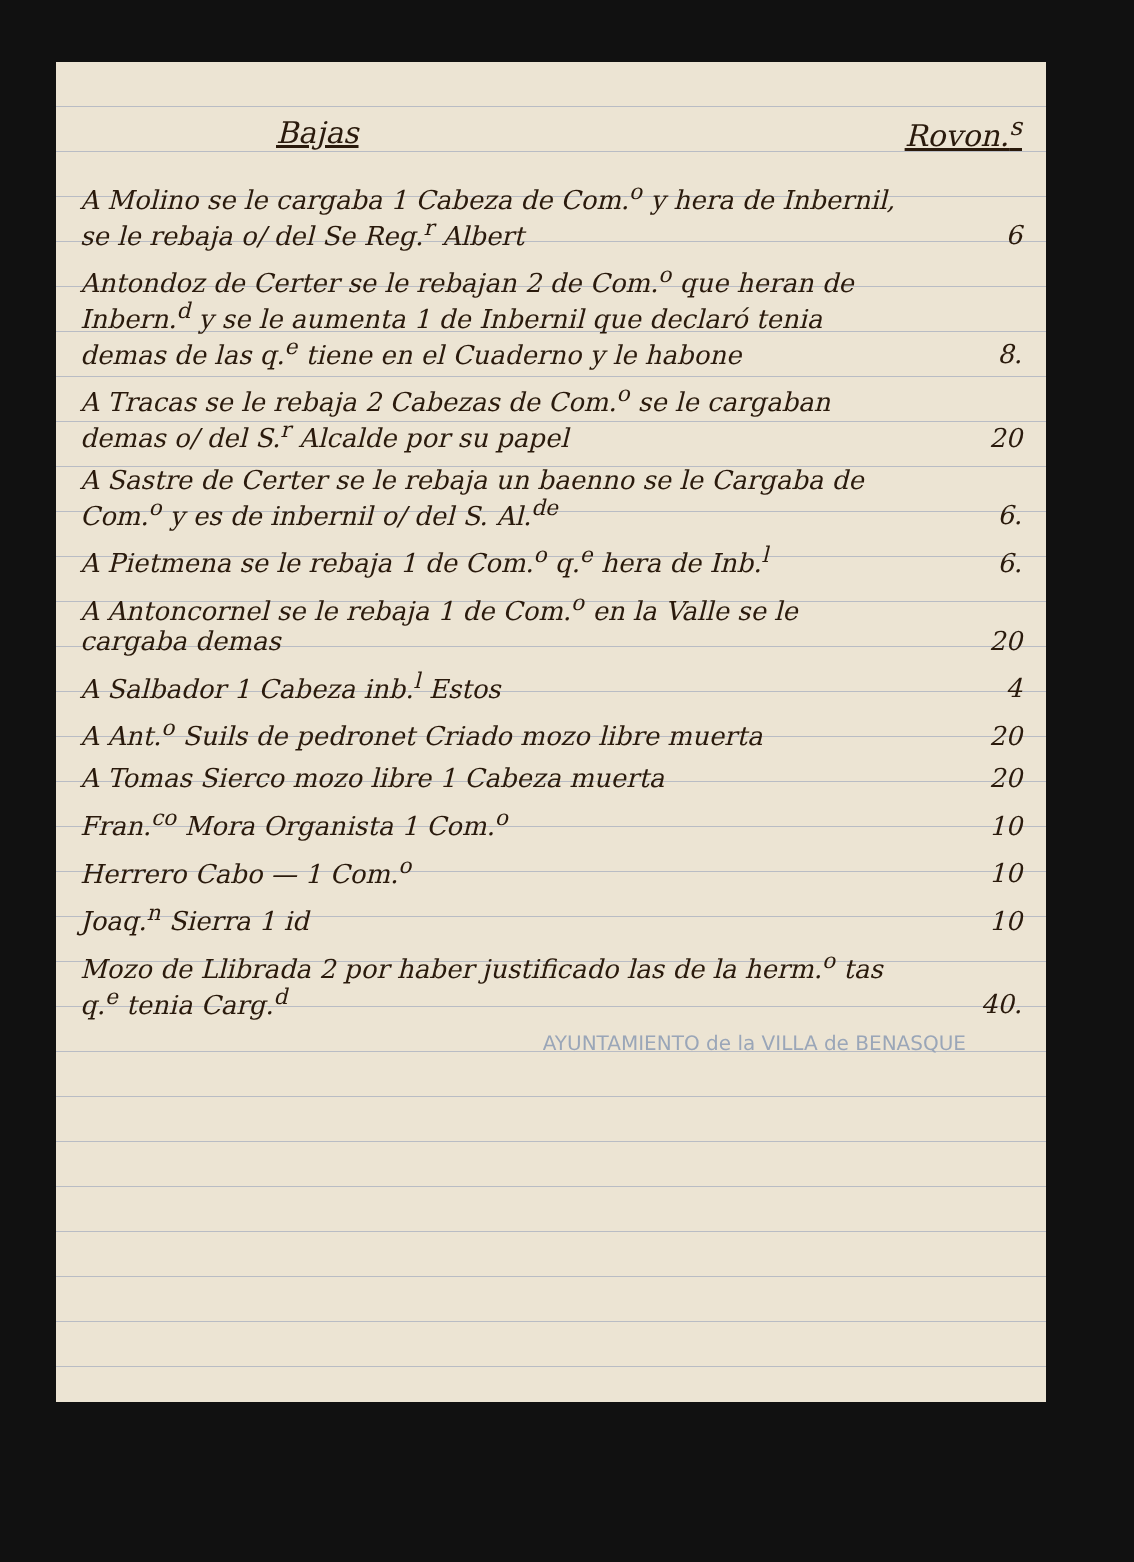| Bajas | Rovon.<sup>s</sup> |
| --- | --- |
| A Molino se le cargaba 1 Cabeza de Com.<sup>o</sup> y hera de Inbernil, se le rebaja o/ del Se Reg.<sup>r</sup> Albert | 6 |
| Antondoz de Certer se le rebajan 2 de Com.<sup>o</sup> que heran de Inbern.<sup>d</sup> y se le aumenta 1 de Inbernil que declaró tenia demas de las q.<sup>e</sup> tiene en el Cuaderno y le habone | 8. |
| A Tracas se le rebaja 2 Cabezas de Com.<sup>o</sup> se le cargaban demas o/ del S.<sup>r</sup> Alcalde por su papel | 20 |
| A Sastre de Certer se le rebaja un baenno se le Cargaba de Com.<sup>o</sup> y es de inbernil o/ del S. Al.<sup>de</sup> | 6. |
| A Pietmena se le rebaja 1 de Com.<sup>o</sup> q.<sup>e</sup> hera de Inb.<sup>l</sup> | 6. |
| A Antoncornel se le rebaja 1 de Com.<sup>o</sup> en la Valle se le cargaba demas | 20 |
| A Salbador 1 Cabeza inb.<sup>l</sup> Estos | 4 |
| A Ant.<sup>o</sup> Suils de pedronet Criado mozo libre muerta | 20 |
| A Tomas Sierco mozo libre 1 Cabeza muerta | 20 |
| Fran.<sup>co</sup> Mora Organista 1 Com.<sup>o</sup> | 10 |
| Herrero Cabo — 1 Com.<sup>o</sup> | 10 |
| Joaq.<sup>n</sup> Sierra 1 id | 10 |
| Mozo de Llibrada 2 por haber justificado las de la herm.<sup>o</sup> tas q.<sup>e</sup> tenia Carg.<sup>d</sup> | 40. |
| AYUNTAMIENTO de la VILLA de BENASQUE | |